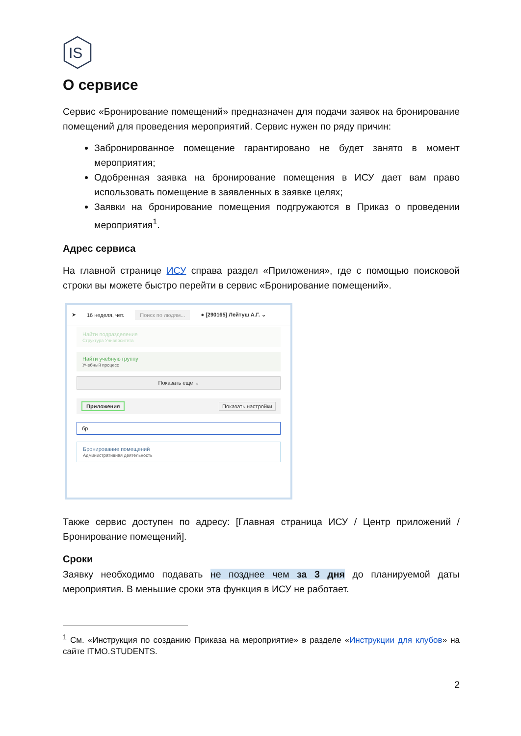IS
О сервисе
Сервис «Бронирование помещений» предназначен для подачи заявок на бронирование помещений для проведения мероприятий. Сервис нужен по ряду причин:
Забронированное помещение гарантировано не будет занято в момент мероприятия;
Одобренная заявка на бронирование помещения в ИСУ дает вам право использовать помещение в заявленных в заявке целях;
Заявки на бронирование помещения подгружаются в Приказ о проведении мероприятия<sup>1</sup>.
Адрес сервиса
На главной странице ИСУ справа раздел «Приложения», где с помощью поисковой строки вы можете быстро перейти в сервис «Бронирование помещений».
➤ 16 неделя, чет. Поиск по людям... ● [290165] Лейтуш А.Г. ⌄
Найти подразделение
Структура Университета
Найти учебную группу
Учебный процесс
Показать еще ⌄
Приложения Показать настройки
бр
Бронирование помещений
Административная деятельность
Также сервис доступен по адресу: [Главная страница ИСУ / Центр приложений / Бронирование помещений].
Сроки
Заявку необходимо подавать не позднее чем за 3 дня до планируемой даты мероприятия. В меньшие сроки эта функция в ИСУ не работает.
<sup>1</sup> См. «Инструкция по созданию Приказа на мероприятие» в разделе «Инструкции для клубов» на сайте ITMO.STUDENTS.
2